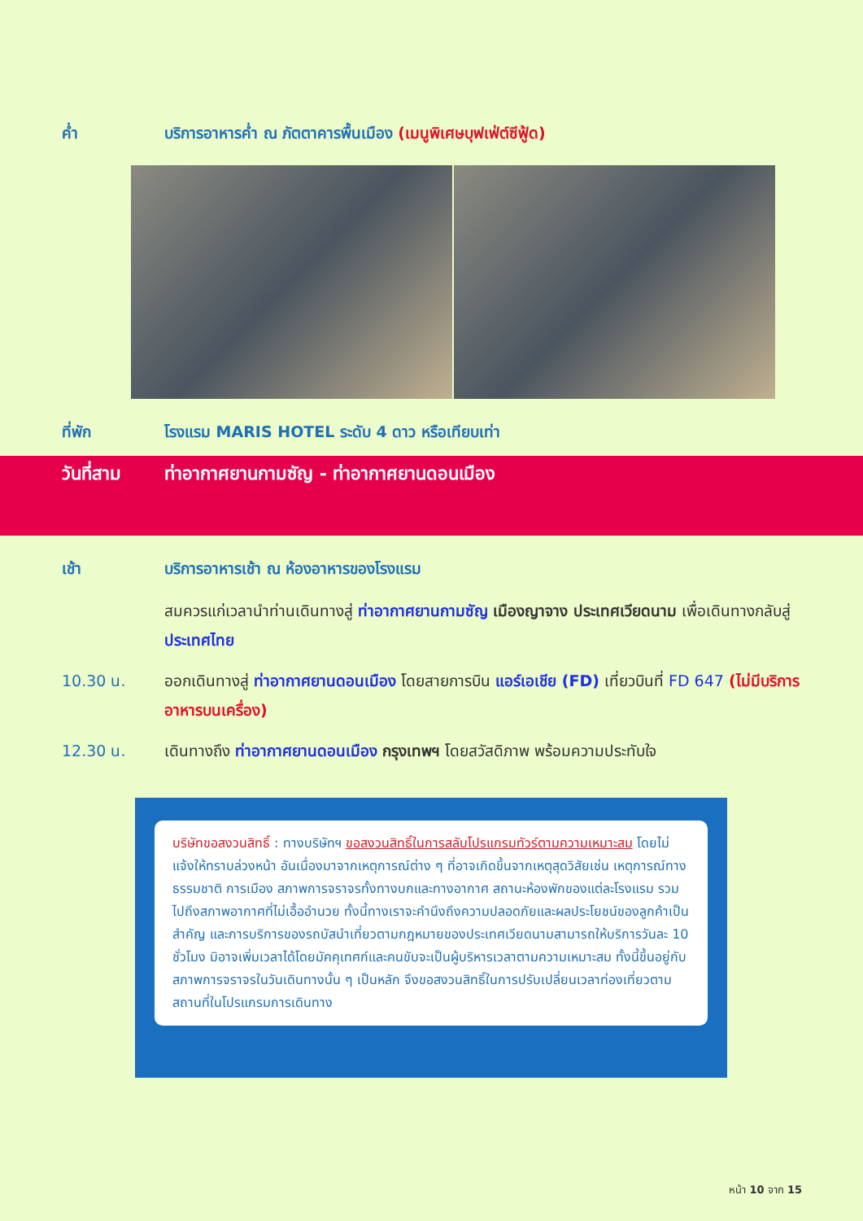ค่ำ บริการอาหารค่ำ ณ ภัตตาคารพื้นเมือง (เมนูพิเศษบุฟเฟ่ต์ซีฟู้ด)
ที่พัก โรงแรม MARIS HOTEL ระดับ 4 ดาว หรือเทียบเท่า
วันที่สาม ท่าอากาศยานกามซัญ - ท่าอากาศยานดอนเมือง
เช้า บริการอาหารเช้า ณ ห้องอาหารของโรงแรม
สมควรแก่เวลานำท่านเดินทางสู่ ท่าอากาศยานกามซัญ เมืองญาจาง ประเทศเวียดนาม เพื่อเดินทางกลับสู่ ประเทศไทย
10.30 น. ออกเดินทางสู่ ท่าอากาศยานดอนเมือง โดยสายการบิน แอร์เอเชีย (FD) เที่ยวบินที่ FD 647 (ไม่มีบริการอาหารบนเครื่อง)
12.30 น. เดินทางถึง ท่าอากาศยานดอนเมือง กรุงเทพฯ โดยสวัสดิภาพ พร้อมความประทับใจ
บริษัทขอสงวนสิทธิ์ : ทางบริษัทฯ ขอสงวนสิทธิ์ในการสลับโปรแกรมทัวร์ตามความเหมาะสม โดยไม่แจ้งให้ทราบล่วงหน้า อันเนื่องมาจากเหตุการณ์ต่าง ๆ ที่อาจเกิดขึ้นจากเหตุสุดวิสัยเช่น เหตุการณ์ทางธรรมชาติ การเมือง สภาพการจราจรทั้งทางบกและทางอากาศ สถานะห้องพักของแต่ละโรงแรม รวมไปถึงสภาพอากาศที่ไม่เอื้ออำนวย ทั้งนี้ทางเราจะคำนึงถึงความปลอดภัยและผลประโยชน์ของลูกค้าเป็นสำคัญ และการบริการของรถบัสนำเที่ยวตามกฎหมายของประเทศเวียดนามสามารถให้บริการวันละ 10 ชั่วโมง มิอาจเพิ่มเวลาได้โดยมัคคุเทศก์และคนขับจะเป็นผู้บริหารเวลาตามความเหมาะสม ทั้งนี้ขึ้นอยู่กับสภาพการจราจรในวันเดินทางนั้น ๆ เป็นหลัก จึงขอสงวนสิทธิ์ในการปรับเปลี่ยนเวลาท่องเที่ยวตามสถานที่ในโปรแกรมการเดินทาง
หน้า 10 จาก 15